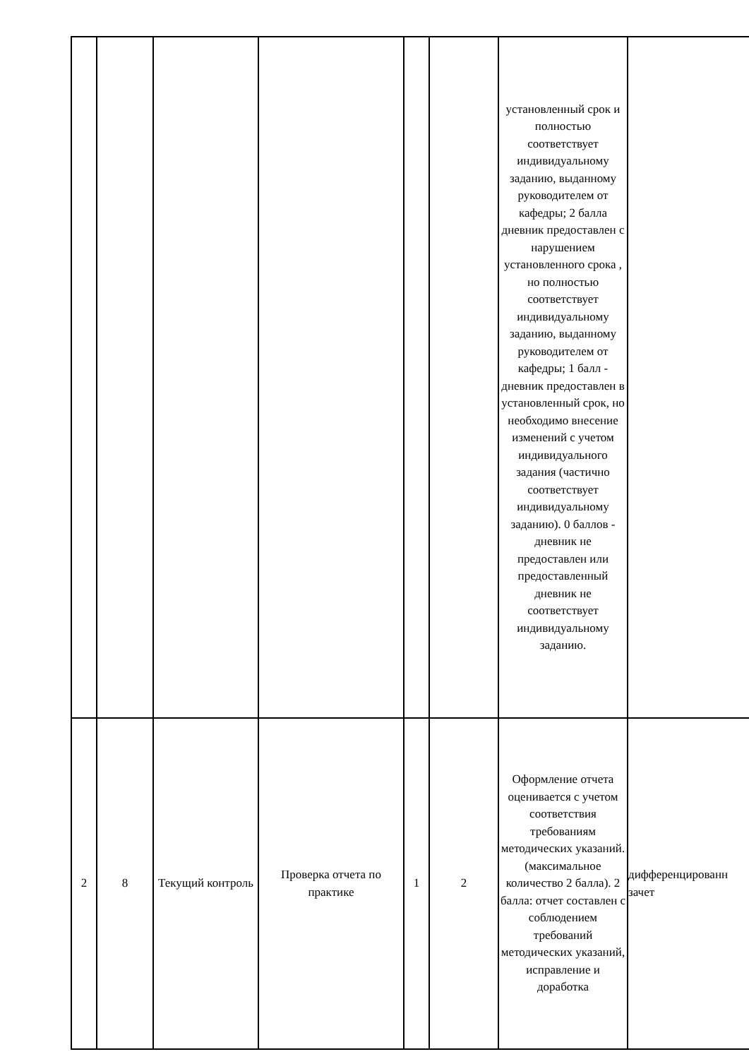| | | | | | | установленный срок и полностью соответствует индивидуальному заданию, выданному руководителем от кафедры; 2 балла дневник предоставлен с нарушением установленного срока , но полностью соответствует индивидуальному заданию, выданному руководителем от кафедры; 1 балл - дневник предоставлен в установленный срок, но необходимо внесение изменений с учетом индивидуального задания (частично соответствует индивидуальному заданию). 0 баллов - дневник не предоставлен или предоставленный дневник не соответствует индивидуальному заданию. | |
| 2 | 8 | Текущий контроль | Проверка отчета по практике | 1 | 2 | Оформление отчета оценивается с учетом соответствия требованиям методических указаний. (максимальное количество 2 балла). 2 балла: отчет составлен с соблюдением требований методических указаний, исправление и доработка | дифференцированн зачет |